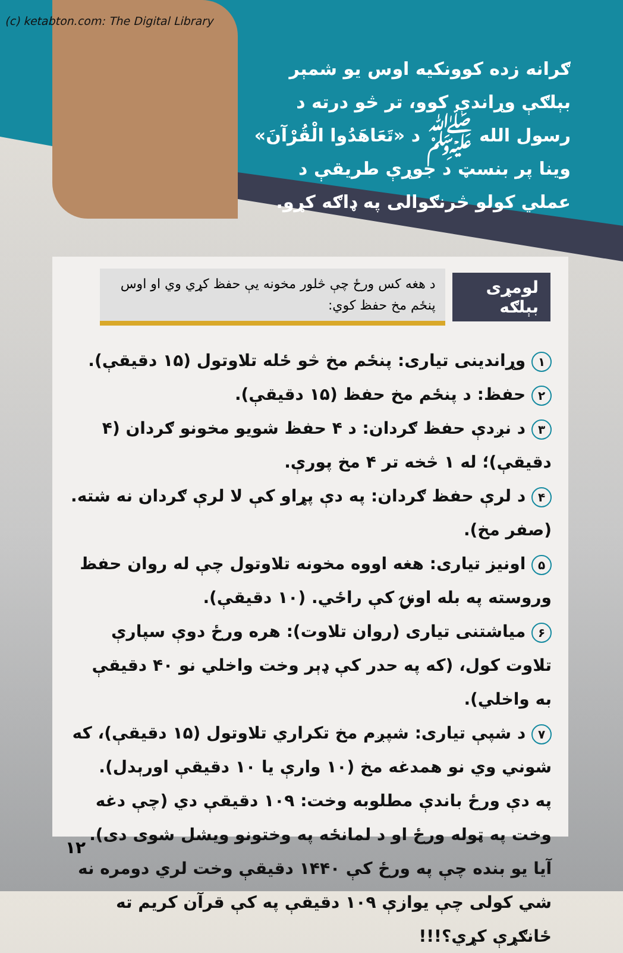(c) ketabton.com: The Digital Library
ګرانه زده کوونکیه اوس یو شمېر بېلګې وړاندې کوو، تر څو درته د رسول الله ﷺ د «تَعَاهَدُوا الْقُرْآنَ» وینا پر بنسټ د جوړې طریقې د عملي کولو څرنګوالی په ډاګه کړو.
لومړی بېلګه د هغه کس ورځ چې څلور مخونه یې حفظ کړي وي او اوس پنځم مخ حفظ کوي:
۱ وړاندینی تیاری: پنځم مخ څو ځله تلاوتول (۱۵ دقیقې).
۲ حفظ: د پنځم مخ حفظ (۱۵ دقیقې).
۳ د نږدې حفظ ګردان: د ۴ حفظ شویو مخونو ګردان (۴ دقیقې)؛ له ۱ څخه تر ۴ مخ پورې.
۴ د لرې حفظ ګردان: په دې پړاو کې لا لرې ګردان نه شته. (صفر مخ).
۵ اونیز تیاری: هغه اووه مخونه تلاوتول چې له روان حفظ وروسته په بله اونۍ کې راځي. (۱۰ دقیقې).
۶ میاشتنی تیاری (روان تلاوت): هره ورځ دوې سپارې تلاوت کول، (که په حدر کې ډېر وخت واخلي نو ۴۰ دقیقې به واخلي).
۷ د شپې تیاری: شپږم مخ تکراري تلاوتول (۱۵ دقیقې)، که شوني وي نو همدغه مخ (۱۰ وارې یا ۱۰ دقیقې اورېدل).
په دې ورځ باندې مطلوبه وخت: ۱۰۹ دقیقې دي (چې دغه وخت په ټوله ورځ او د لمانځه په وختونو ویشل شوی دی).
آیا یو بنده چې په ورځ کې ۱۴۴۰ دقیقې وخت لري دومره نه شي کولی چې یوازې ۱۰۹ دقیقې په کې قرآن کریم ته ځانګړې کړي؟!!!
۱۲